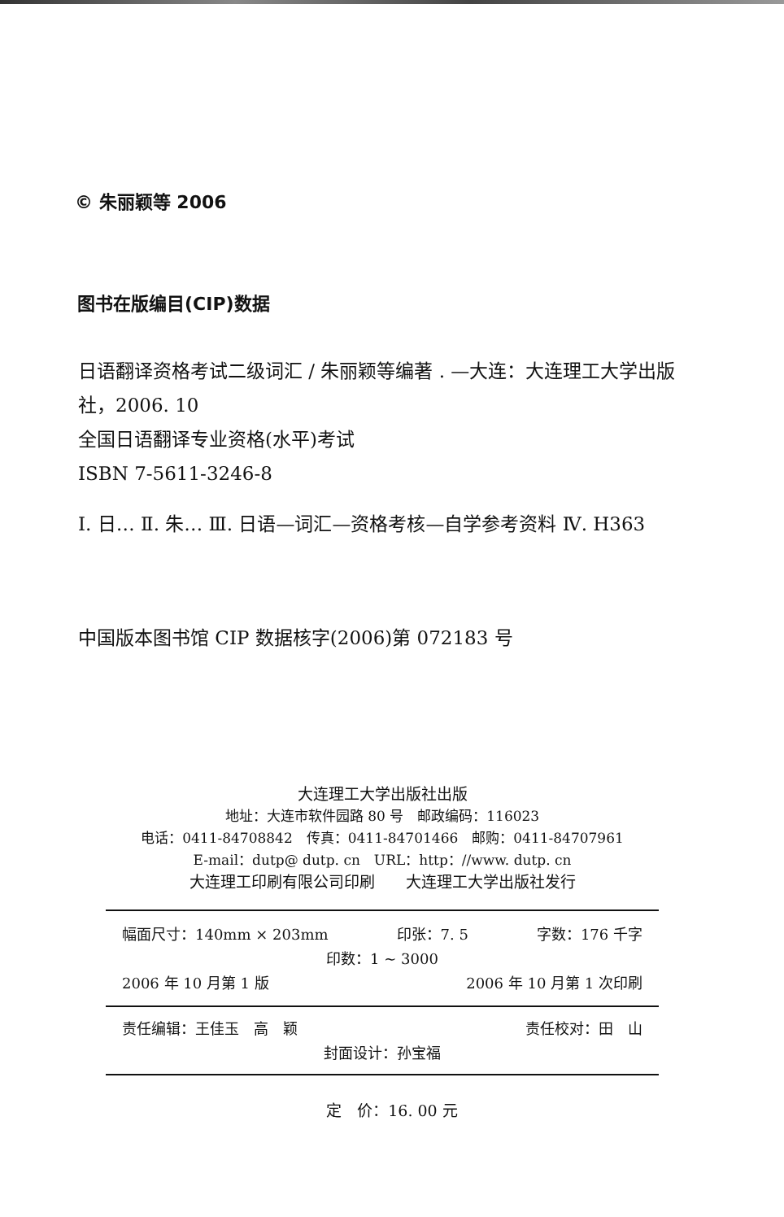© 朱丽颖等 2006
图书在版编目(CIP)数据
日语翻译资格考试二级词汇 / 朱丽颖等编著 . —大连：大连理工大学出版社，2006. 10
全国日语翻译专业资格(水平)考试
ISBN 7-5611-3246-8
Ⅰ. 日… Ⅱ. 朱… Ⅲ. 日语—词汇—资格考核—自学参考资料 Ⅳ. H363
中国版本图书馆 CIP 数据核字(2006)第 072183 号
大连理工大学出版社出版
地址：大连市软件园路 80 号　邮政编码：116023
电话：0411-84708842　传真：0411-84701466　邮购：0411-84707961
E-mail：dutp@ dutp. cn　URL：http：//www. dutp. cn
大连理工印刷有限公司印刷　　大连理工大学出版社发行
幅面尺寸：140mm × 203mm 印张：7. 5 字数：176 千字
印数：1 ~ 3000
2006 年 10 月第 1 版 2006 年 10 月第 1 次印刷
责任编辑：王佳玉　高　颖 责任校对：田　山
封面设计：孙宝福
定　价：16. 00 元